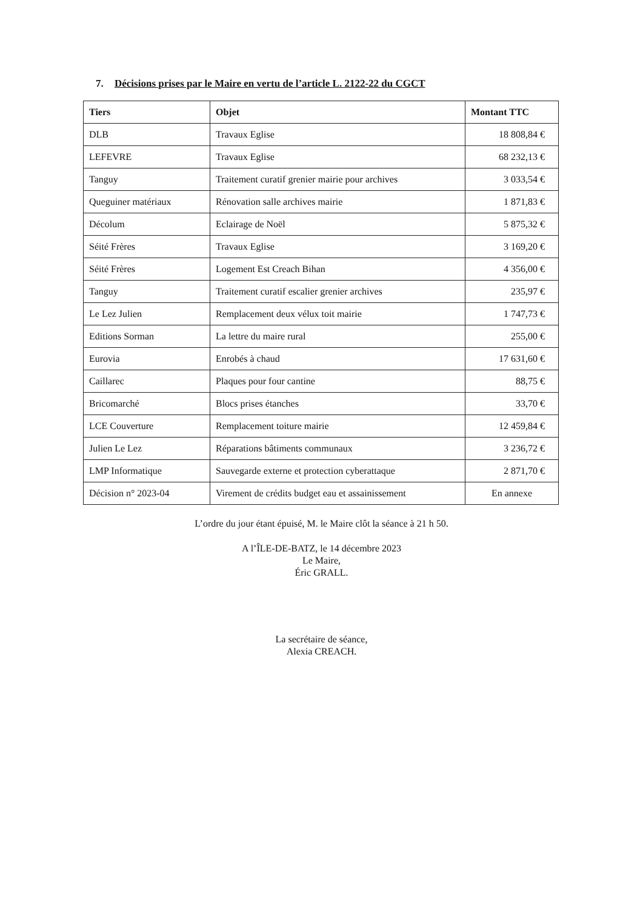7. Décisions prises par le Maire en vertu de l’article L. 2122-22 du CGCT
| Tiers | Objet | Montant TTC |
| --- | --- | --- |
| DLB | Travaux Eglise | 18 808,84 € |
| LEFEVRE | Travaux Eglise | 68 232,13 € |
| Tanguy | Traitement curatif grenier mairie pour archives | 3 033,54 € |
| Queguiner matériaux | Rénovation salle archives mairie | 1 871,83 € |
| Décolum | Eclairage de Noël | 5 875,32 € |
| Séité Frères | Travaux Eglise | 3 169,20 € |
| Séité Frères | Logement Est Creach Bihan | 4 356,00 € |
| Tanguy | Traitement curatif escalier grenier archives | 235,97 € |
| Le Lez Julien | Remplacement deux vélux toit mairie | 1 747,73 € |
| Editions Sorman | La lettre du maire rural | 255,00 € |
| Eurovia | Enrobés à chaud | 17 631,60 € |
| Caillarec | Plaques pour four cantine | 88,75 € |
| Bricomarché | Blocs prises étanches | 33,70 € |
| LCE Couverture | Remplacement toiture mairie | 12 459,84 € |
| Julien Le Lez | Réparations bâtiments communaux | 3 236,72 € |
| LMP Informatique | Sauvegarde externe et protection cyberattaque | 2 871,70 € |
| Décision n° 2023-04 | Virement de crédits budget eau et assainissement | En annexe |
L’ordre du jour étant épuisé, M. le Maire clôt la séance à 21 h 50.
A l’ÎLE-DE-BATZ, le 14 décembre 2023
Le Maire,
Éric GRALL.
La secrétaire de séance,
Alexia CREACH.